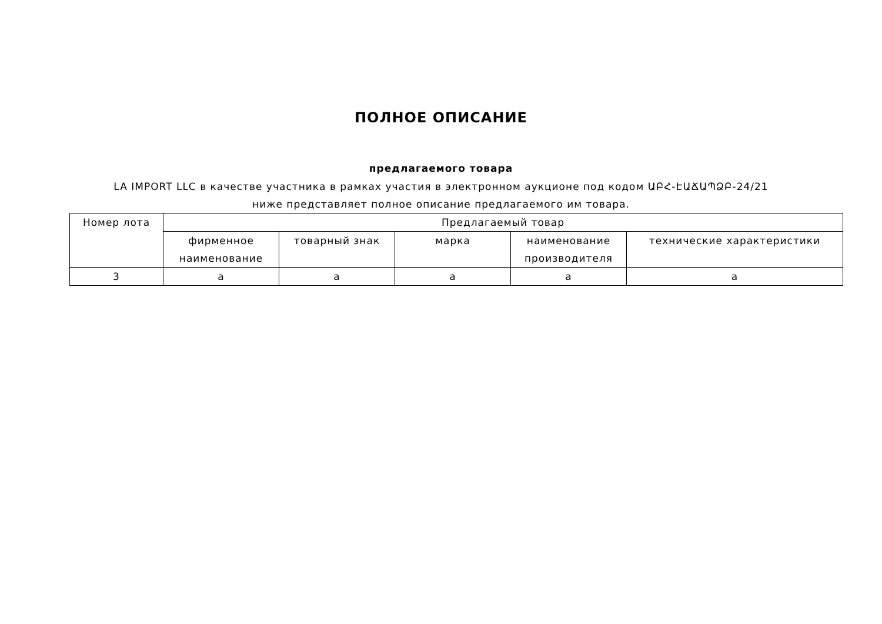ПОЛНОЕ ОПИСАНИЕ
предлагаемого товара
LA IMPORT LLC в качестве участника в рамках участия в электронном аукционе под кодом ԱԲՀ-ԷԱՃԱՊՁԲ-24/21 ниже представляет полное описание предлагаемого им товара.
| Номер лота | Предлагаемый товар | | | | |
| --- | --- | --- | --- | --- | --- |
| | фирменное наименование | товарный знак | марка | наименование производителя | технические характеристики |
| 3 | a | a | a | a | a |